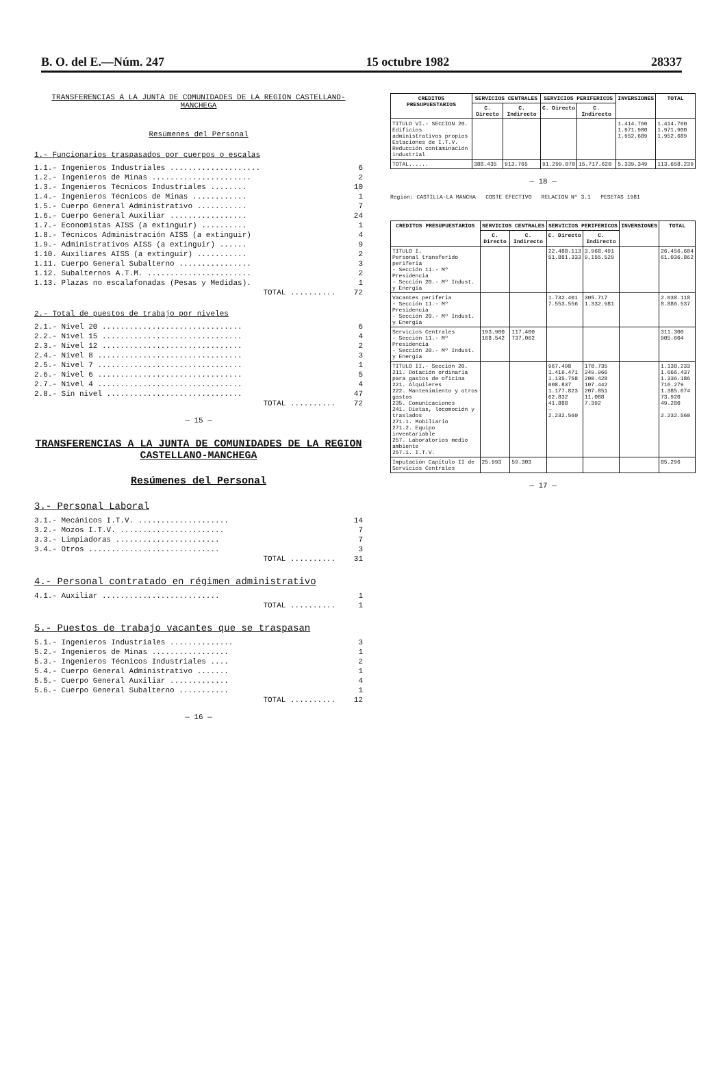B. O. del E.—Núm. 247 15 octubre 1982 28337
TRANSFERENCIAS A LA JUNTA DE COMUNIDADES DE LA REGION CASTELLANO-MANCHEGA
Resúmenes del Personal
1.- Funcionarios traspasados por cuerpos o escalas
| 1.1.- Ingenieros Industriales .................... | 6 |
| 1.2.- Ingenieros de Minas ...................... | 2 |
| 1.3.- Ingenieros Técnicos Industriales ........ | 10 |
| 1.4.- Ingenieros Técnicos de Minas ............ | 1 |
| 1.5.- Cuerpo General Administrativo ........... | 7 |
| 1.6.- Cuerpo General Auxiliar ................. | 24 |
| 1.7.- Economistas AISS (a extinguir) .......... | 1 |
| 1.8.- Técnicos Administración AISS (a extinguir) | 4 |
| 1.9.- Administrativos AISS (a extinguir) ...... | 9 |
| 1.10. Auxiliares AISS (a extinguir) ........... | 2 |
| 1.11. Cuerpo General Subalterno ................ | 3 |
| 1.12. Subalternos A.T.M. ....................... | 2 |
| 1.13. Plazas no escalafonadas (Pesas y Medidas). | 1 |
| TOTAL .......... | 72 |
2.- Total de puestos de trabajo por niveles
| 2.1.- Nivel 20 ............................... | 6 |
| 2.2.- Nivel 15 ............................... | 4 |
| 2.3.- Nivel 12 ............................... | 2 |
| 2.4.- Nivel 8 ................................ | 3 |
| 2.5.- Nivel 7 ................................ | 1 |
| 2.6.- Nivel 6 ................................ | 5 |
| 2.7.- Nivel 4 ................................ | 4 |
| 2.8.- Sin nivel .............................. | 47 |
| TOTAL .......... | 72 |
— 15 —
TRANSFERENCIAS A LA JUNTA DE COMUNIDADES DE LA REGION CASTELLANO-MANCHEGA
Resúmenes del Personal
3.- Personal Laboral
| 3.1.- Mecánicos I.T.V. .................... | 14 |
| 3.2.- Mozos I.T.V. ....................... | 7 |
| 3.3.- Limpiadoras ....................... | 7 |
| 3.4.- Otros ............................. | 3 |
| TOTAL .......... | 31 |
4.- Personal contratado en régimen administrativo
| 4.1.- Auxiliar .......................... | 1 |
| TOTAL .......... | 1 |
5.- Puestos de trabajo vacantes que se traspasan
| 5.1.- Ingenieros Industriales .............. | 3 |
| 5.2.- Ingenieros de Minas ................. | 1 |
| 5.3.- Ingenieros Técnicos Industriales .... | 2 |
| 5.4.- Cuerpo General Administrativo ....... | 1 |
| 5.5.- Cuerpo General Auxiliar ............. | 4 |
| 5.6.- Cuerpo General Subalterno ........... | 1 |
| TOTAL .......... | 12 |
— 16 —
| CREDITOS PRESUPUESTARIOS | SERVICIOS CENTRALES | | SERVICIOS PERIFERICOS | | INVERSIONES | TOTAL |
| --- | --- | --- | --- | --- | --- | --- |
| | C. Directo | C. Indirecto | C. Directo | C. Indirecto | | |
| TITULO VI.- SECCION 20. Edificios administrativos propios Estaciones de I.T.V. Reducción contaminación industrial | | | | | 1.414.760 1.971.900 1.952.689 | 1.414.760 1.971.900 1.952.689 |
| TOTAL...... | 388.435 | 913.765 | 91.299.070 | 15.717.620 | 5.339.349 | 113.658.239 |
— 18 —
Región: CASTILLA-LA MANCHA COSTE EFECTIVO RELACION Nº 3.1 PESETAS 1981
| CREDITOS PRESUPUESTARIOS | SERVICIOS CENTRALES | | SERVICIOS PERIFERICOS | | INVERSIONES | TOTAL |
| --- | --- | --- | --- | --- | --- | --- |
| | C. Directo | C. Indirecto | C. Directo | C. Indirecto | | |
| TITULO I. Personal transferido periferia - Sección 11.- Mº Presidencia - Sección 20.- Mº Indust. y Energía | | | 22.488.113 51.881.333 | 3.968.491 9.155.529 | | 26.456.604 61.036.862 |
| Vacantes periferia - Sección 11.- Mº Presidencia - Sección 20.- Mº Indust. y Energía | | | 1.732.401 7.553.556 | 305.717 1.332.981 | | 2.038.118 8.886.537 |
| Servicios Centrales - Sección 11.- Mº Presidencia - Sección 20.- Mº Indust. y Energía | 193.900 168.542 | 117.400 737.062 | | | | 311.300 905.604 |
| TITULO II.- Sección 20. 211. Dotación ordinaria para gastos de oficina 221. Alquileres 222. Mantenimiento y otros gastos 235. Comunicaciones 241. Dietas, locomoción y traslados 271.1. Mobiliario 271.2. Equipo inventariable 257. Laboratorios medio ambiente 257.1. I.T.V. | | | 967.498 1.416.471 1.135.758 608.837 1.177.823 62.832 41.888 — 2.232.560 | 170.735 249.966 200.428 107.442 207.851 11.088 7.392 | | 1.138.233 1.666.437 1.336.186 716.279 1.385.674 73.920 49.280 2.232.560 |
| Imputación Capítulo II de Servicios Centrales | 25.993 | 59.303 | | | | 85.296 |
— 17 —